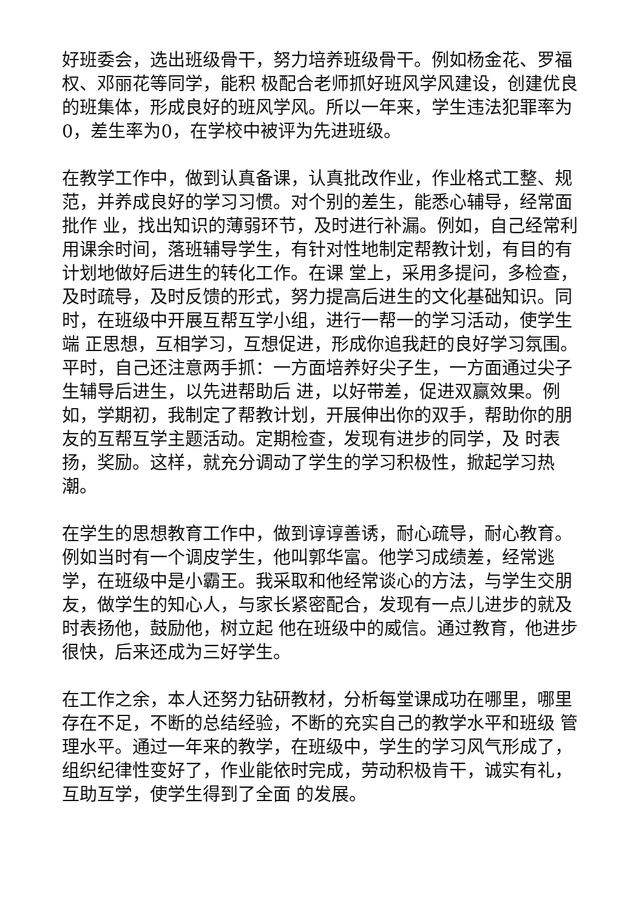好班委会，选出班级骨干，努力培养班级骨干。例如杨金花、罗福权、邓丽花等同学，能积 极配合老师抓好班风学风建设，创建优良的班集体，形成良好的班风学风。所以一年来，学生违法犯罪率为0，差生率为0，在学校中被评为先进班级。
在教学工作中，做到认真备课，认真批改作业，作业格式工整、规范，并养成良好的学习习惯。对个别的差生，能悉心辅导，经常面批作 业，找出知识的薄弱环节，及时进行补漏。例如，自己经常利用课余时间，落班辅导学生，有针对性地制定帮教计划，有目的有计划地做好后进生的转化工作。在课 堂上，采用多提问，多检查，及时疏导，及时反馈的形式，努力提高后进生的文化基础知识。同时，在班级中开展互帮互学小组，进行一帮一的学习活动，使学生端 正思想，互相学习，互想促进，形成你追我赶的良好学习氛围。平时，自己还注意两手抓：一方面培养好尖子生，一方面通过尖子生辅导后进生，以先进帮助后 进，以好带差，促进双赢效果。例如，学期初，我制定了帮教计划，开展伸出你的双手，帮助你的朋友的互帮互学主题活动。定期检查，发现有进步的同学，及 时表扬，奖励。这样，就充分调动了学生的学习积极性，掀起学习热潮。
在学生的思想教育工作中，做到谆谆善诱，耐心疏导，耐心教育。例如当时有一个调皮学生，他叫郭华富。他学习成绩差，经常逃 学，在班级中是小霸王。我采取和他经常谈心的方法，与学生交朋友，做学生的知心人，与家长紧密配合，发现有一点儿进步的就及时表扬他，鼓励他，树立起 他在班级中的威信。通过教育，他进步很快，后来还成为三好学生。
在工作之余，本人还努力钻研教材，分析每堂课成功在哪里，哪里存在不足，不断的总结经验，不断的充实自己的教学水平和班级 管理水平。通过一年来的教学，在班级中，学生的学习风气形成了，组织纪律性变好了，作业能依时完成，劳动积极肯干，诚实有礼，互助互学，使学生得到了全面 的发展。